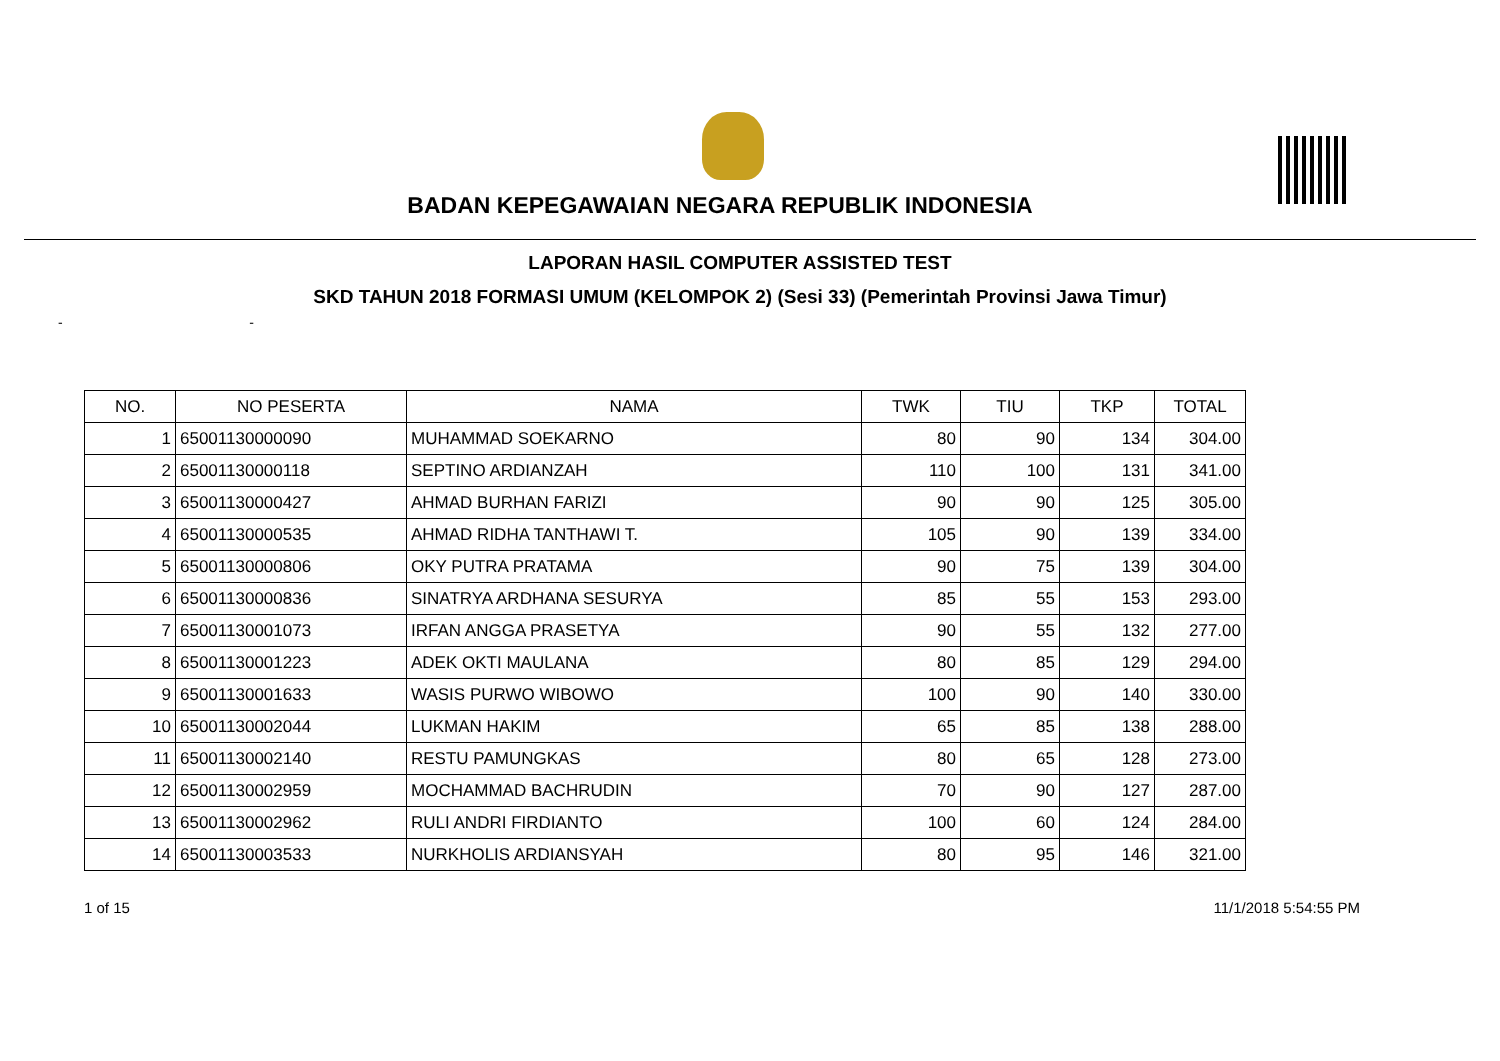BADAN KEPEGAWAIAN NEGARA REPUBLIK INDONESIA
LAPORAN HASIL COMPUTER ASSISTED TEST
SKD TAHUN 2018 FORMASI UMUM (KELOMPOK 2) (Sesi 33) (Pemerintah Provinsi Jawa Timur)
- -
| NO. | NO PESERTA | NAMA | TWK | TIU | TKP | TOTAL |
| --- | --- | --- | --- | --- | --- | --- |
| 1 | 65001130000090 | MUHAMMAD SOEKARNO | 80 | 90 | 134 | 304.00 |
| 2 | 65001130000118 | SEPTINO ARDIANZAH | 110 | 100 | 131 | 341.00 |
| 3 | 65001130000427 | AHMAD BURHAN FARIZI | 90 | 90 | 125 | 305.00 |
| 4 | 65001130000535 | AHMAD RIDHA TANTHAWI T. | 105 | 90 | 139 | 334.00 |
| 5 | 65001130000806 | OKY PUTRA PRATAMA | 90 | 75 | 139 | 304.00 |
| 6 | 65001130000836 | SINATRYA ARDHANA SESURYA | 85 | 55 | 153 | 293.00 |
| 7 | 65001130001073 | IRFAN ANGGA PRASETYA | 90 | 55 | 132 | 277.00 |
| 8 | 65001130001223 | ADEK OKTI MAULANA | 80 | 85 | 129 | 294.00 |
| 9 | 65001130001633 | WASIS PURWO WIBOWO | 100 | 90 | 140 | 330.00 |
| 10 | 65001130002044 | LUKMAN HAKIM | 65 | 85 | 138 | 288.00 |
| 11 | 65001130002140 | RESTU PAMUNGKAS | 80 | 65 | 128 | 273.00 |
| 12 | 65001130002959 | MOCHAMMAD BACHRUDIN | 70 | 90 | 127 | 287.00 |
| 13 | 65001130002962 | RULI ANDRI FIRDIANTO | 100 | 60 | 124 | 284.00 |
| 14 | 65001130003533 | NURKHOLIS ARDIANSYAH | 80 | 95 | 146 | 321.00 |
1 of 15 11/1/2018 5:54:55 PM